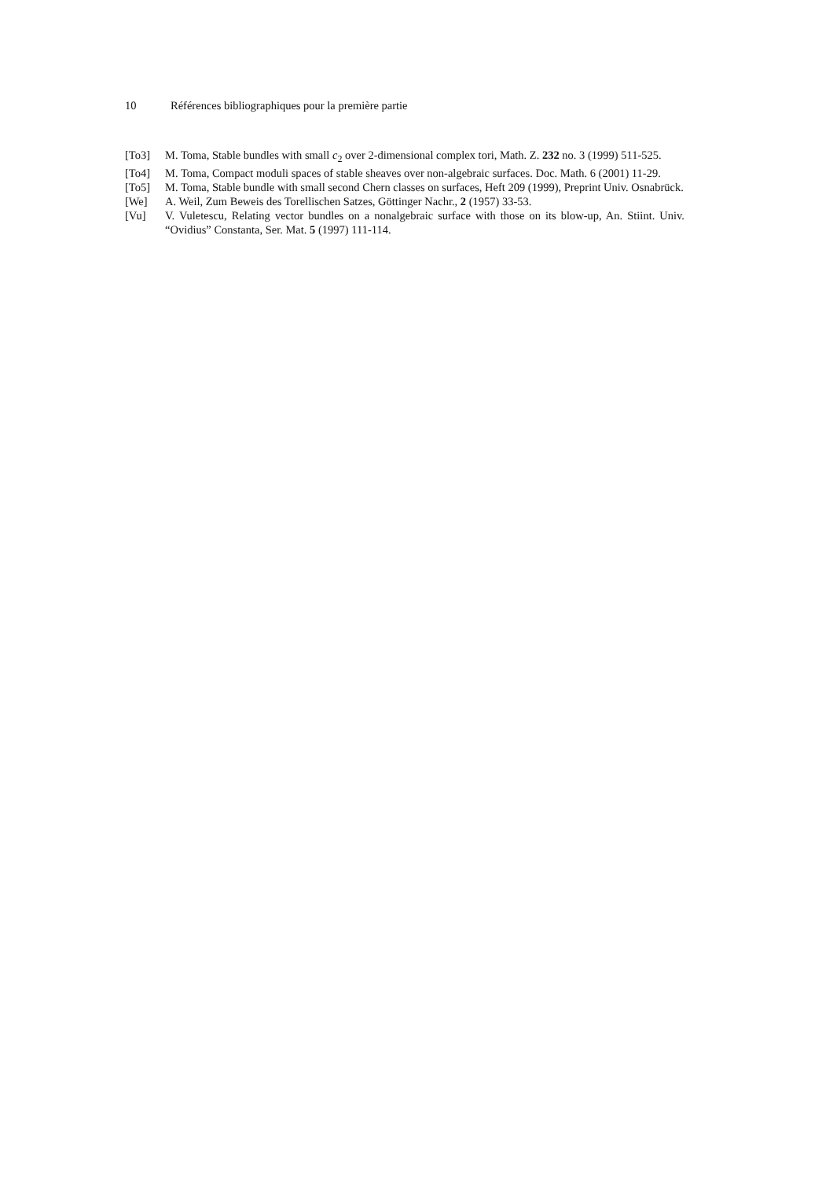10 Références bibliographiques pour la première partie
[To3] M. Toma, Stable bundles with small c<sub>2</sub> over 2-dimensional complex tori, Math. Z. 232 no. 3 (1999) 511-525.
[To4] M. Toma, Compact moduli spaces of stable sheaves over non-algebraic surfaces. Doc. Math. 6 (2001) 11-29.
[To5] M. Toma, Stable bundle with small second Chern classes on surfaces, Heft 209 (1999), Preprint Univ. Osnabrück.
[We] A. Weil, Zum Beweis des Torellischen Satzes, Göttinger Nachr., 2 (1957) 33-53.
[Vu] V. Vuletescu, Relating vector bundles on a nonalgebraic surface with those on its blow-up, An. Stiint. Univ. “Ovidius” Constanta, Ser. Mat. 5 (1997) 111-114.